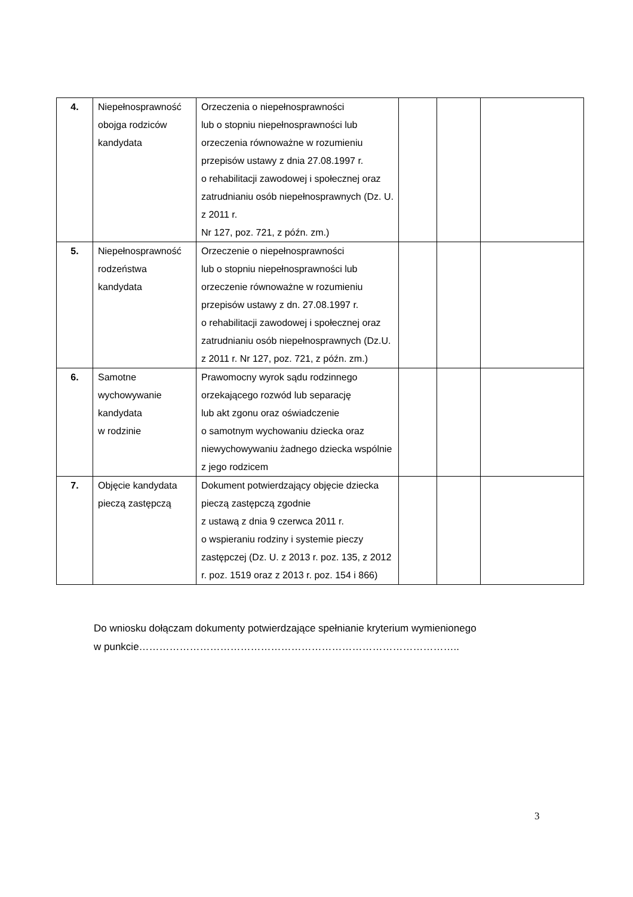| 4. | Niepełnosprawność obojga rodziców kandydata | Orzeczenia o niepełnosprawności lub o stopniu niepełnosprawności lub orzeczenia równoważne w rozumieniu przepisów ustawy z dnia 27.08.1997 r. o rehabilitacji zawodowej i społecznej oraz zatrudnianiu osób niepełnosprawnych (Dz. U. z 2011 r. Nr 127, poz. 721, z późn. zm.) | | | |
| 5. | Niepełnosprawność rodzeństwa kandydata | Orzeczenie o niepełnosprawności lub o stopniu niepełnosprawności lub orzeczenie równoważne w rozumieniu przepisów ustawy z dn. 27.08.1997 r. o rehabilitacji zawodowej i społecznej oraz zatrudnianiu osób niepełnosprawnych (Dz.U. z 2011 r. Nr 127, poz. 721, z późn. zm.) | | | |
| 6. | Samotne wychowywanie kandydata w rodzinie | Prawomocny wyrok sądu rodzinnego orzekającego rozwód lub separację lub akt zgonu oraz oświadczenie o samotnym wychowaniu dziecka oraz niewychowywaniu żadnego dziecka wspólnie z jego rodzicem | | | |
| 7. | Objęcie kandydata pieczą zastępczą | Dokument potwierdzający objęcie dziecka pieczą zastępczą zgodnie z ustawą z dnia 9 czerwca 2011 r. o wspieraniu rodziny i systemie pieczy zastępczej (Dz. U. z 2013 r. poz. 135, z 2012 r. poz. 1519 oraz z 2013 r. poz. 154 i 866) | | | |
Do wniosku dołączam dokumenty potwierdzające spełnianie kryterium wymienionego
w punkcie…………………………………………………………………………………..
3